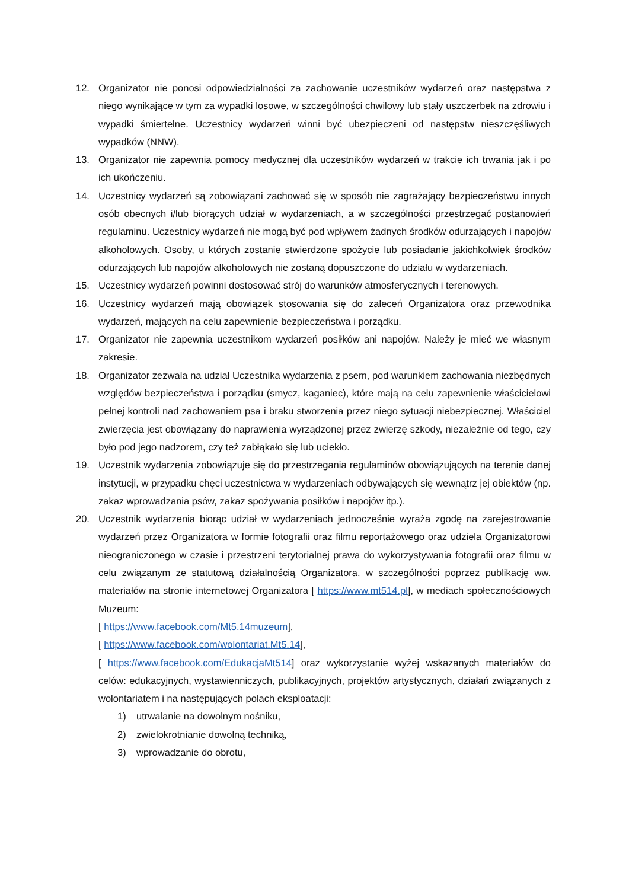12. Organizator nie ponosi odpowiedzialności za zachowanie uczestników wydarzeń oraz następstwa z niego wynikające w tym za wypadki losowe, w szczególności chwilowy lub stały uszczerbek na zdrowiu i wypadki śmiertelne. Uczestnicy wydarzeń winni być ubezpieczeni od następstw nieszczęśliwych wypadków (NNW).
13. Organizator nie zapewnia pomocy medycznej dla uczestników wydarzeń w trakcie ich trwania jak i po ich ukończeniu.
14. Uczestnicy wydarzeń są zobowiązani zachować się w sposób nie zagrażający bezpieczeństwu innych osób obecnych i/lub biorących udział w wydarzeniach, a w szczególności przestrzegać postanowień regulaminu. Uczestnicy wydarzeń nie mogą być pod wpływem żadnych środków odurzających i napojów alkoholowych. Osoby, u których zostanie stwierdzone spożycie lub posiadanie jakichkolwiek środków odurzających lub napojów alkoholowych nie zostaną dopuszczone do udziału w wydarzeniach.
15. Uczestnicy wydarzeń powinni dostosować strój do warunków atmosferycznych i terenowych.
16. Uczestnicy wydarzeń mają obowiązek stosowania się do zaleceń Organizatora oraz przewodnika wydarzeń, mających na celu zapewnienie bezpieczeństwa i porządku.
17. Organizator nie zapewnia uczestnikom wydarzeń posiłków ani napojów. Należy je mieć we własnym zakresie.
18. Organizator zezwala na udział Uczestnika wydarzenia z psem, pod warunkiem zachowania niezbędnych względów bezpieczeństwa i porządku (smycz, kaganiec), które mają na celu zapewnienie właścicielowi pełnej kontroli nad zachowaniem psa i braku stworzenia przez niego sytuacji niebezpiecznej. Właściciel zwierzęcia jest obowiązany do naprawienia wyrządzonej przez zwierzę szkody, niezależnie od tego, czy było pod jego nadzorem, czy też zabłąkało się lub uciekło.
19. Uczestnik wydarzenia zobowiązuje się do przestrzegania regulaminów obowiązujących na terenie danej instytucji, w przypadku chęci uczestnictwa w wydarzeniach odbywających się wewnątrz jej obiektów (np. zakaz wprowadzania psów, zakaz spożywania posiłków i napojów itp.).
20. Uczestnik wydarzenia biorąc udział w wydarzeniach jednocześnie wyraża zgodę na zarejestrowanie wydarzeń przez Organizatora w formie fotografii oraz filmu reportażowego oraz udziela Organizatorowi nieograniczonego w czasie i przestrzeni terytorialnej prawa do wykorzystywania fotografii oraz filmu w celu związanym ze statutową działalnością Organizatora, w szczególności poprzez publikację ww. materiałów na stronie internetowej Organizatora [ https://www.mt514.pl], w mediach społecznościowych Muzeum:
[ https://www.facebook.com/Mt5.14muzeum],
[ https://www.facebook.com/wolontariat.Mt5.14],
[ https://www.facebook.com/EdukacjaMt514] oraz wykorzystanie wyżej wskazanych materiałów do celów: edukacyjnych, wystawienniczych, publikacyjnych, projektów artystycznych, działań związanych z wolontariatem i na następujących polach eksploatacji:
1) utrwalanie na dowolnym nośniku,
2) zwielokrotnianie dowolną techniką,
3) wprowadzanie do obrotu,